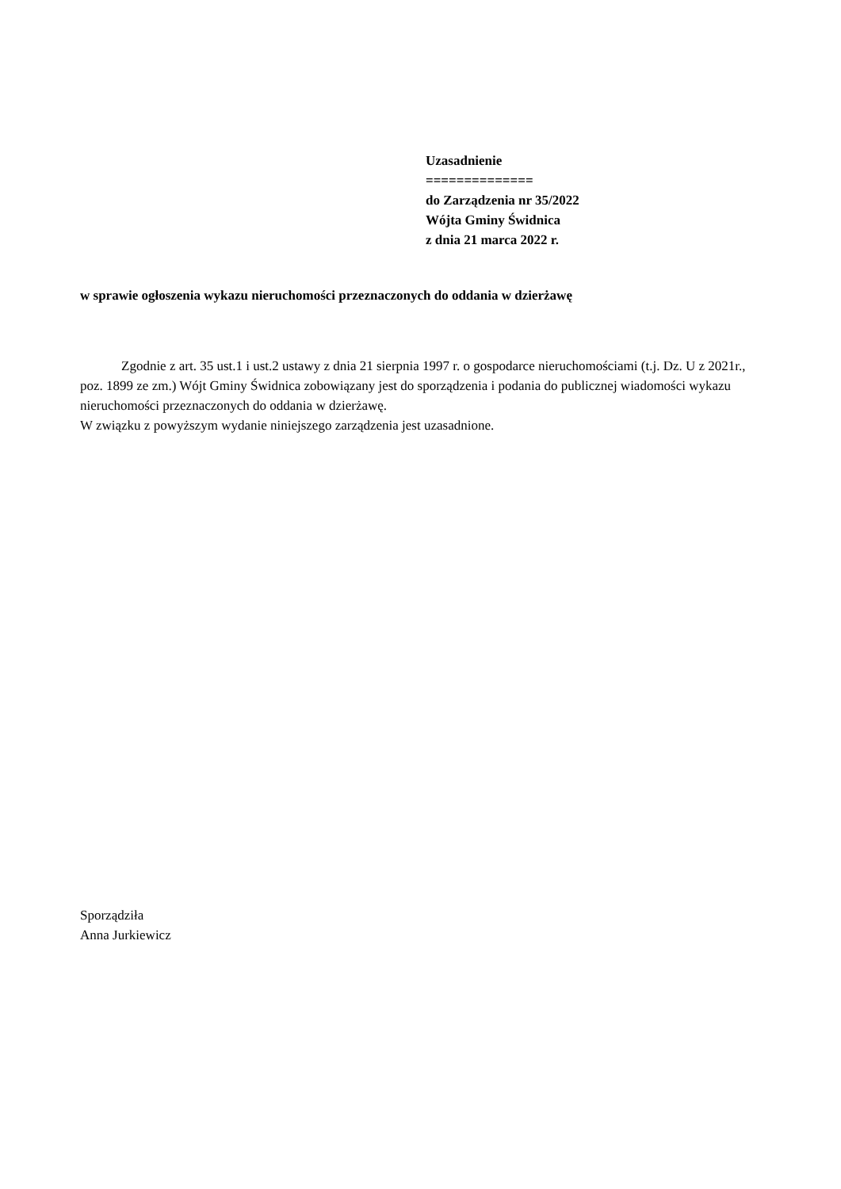Uzasadnienie
==============
do Zarządzenia nr 35/2022
Wójta Gminy Świdnica
z dnia 21 marca 2022 r.
w sprawie ogłoszenia wykazu nieruchomości przeznaczonych do oddania w dzierżawę
Zgodnie z art. 35 ust.1 i ust.2 ustawy z dnia 21 sierpnia 1997 r. o gospodarce nieruchomościami (t.j. Dz. U z 2021r., poz. 1899 ze zm.) Wójt Gminy Świdnica zobowiązany jest do sporządzenia i podania do publicznej wiadomości wykazu nieruchomości przeznaczonych do oddania w dzierżawę.
W związku z powyższym wydanie niniejszego zarządzenia jest uzasadnione.
Sporządziła
Anna Jurkiewicz